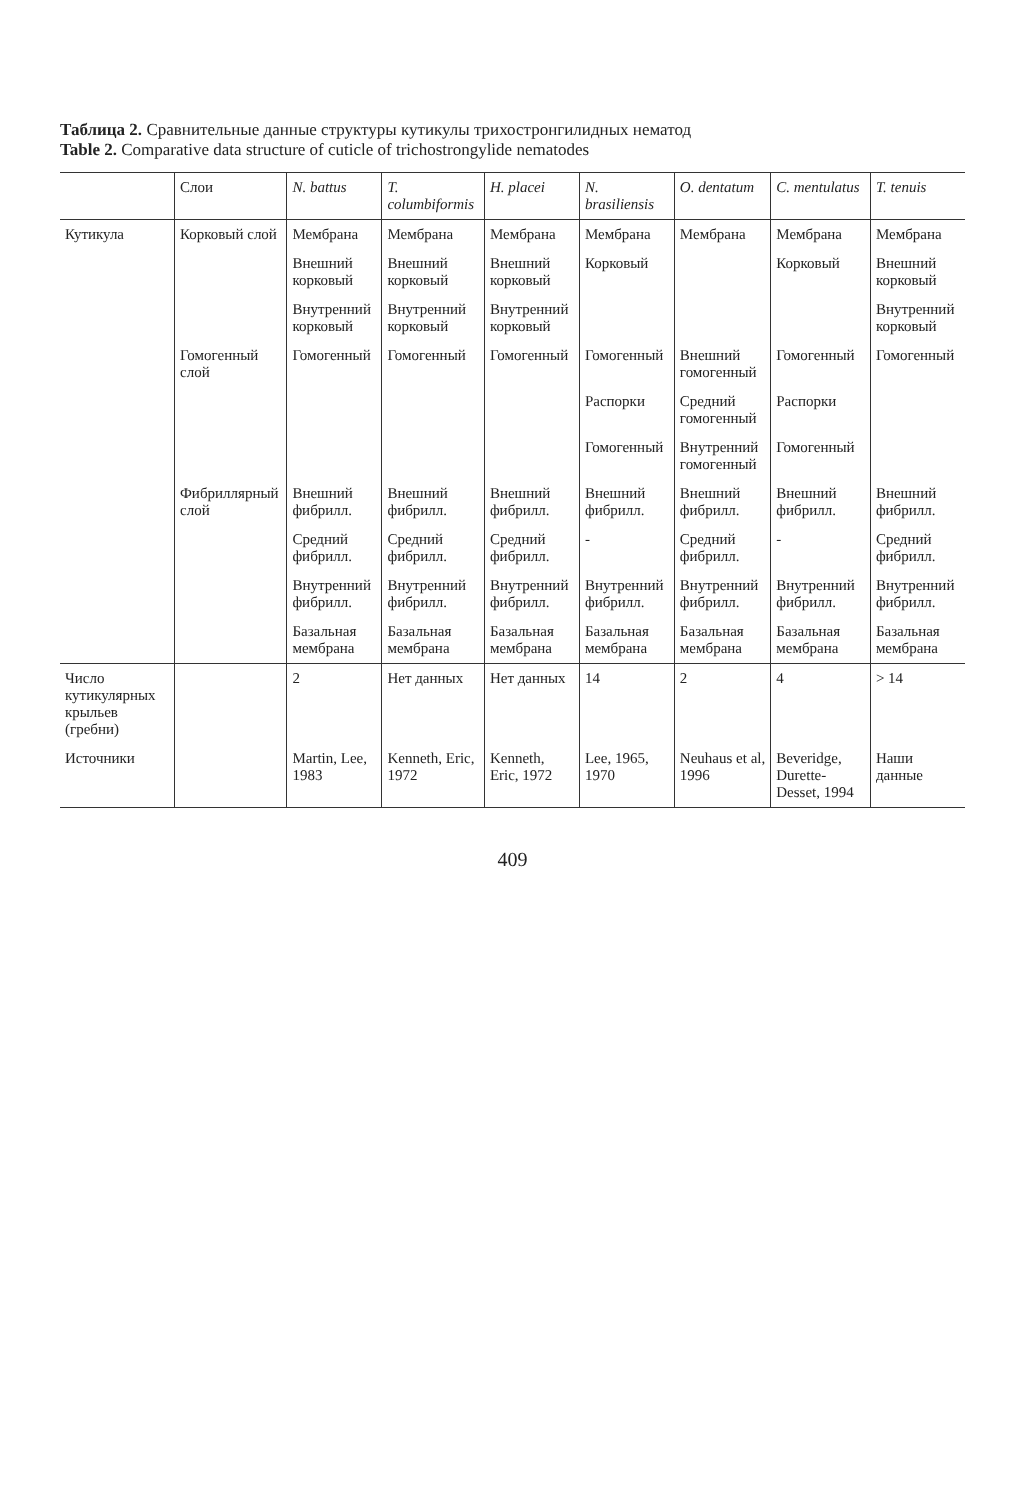Таблица 2. Сравнительные данные структуры кутикулы трихостронгилидных нематод
Table 2. Comparative data structure of cuticle of trichostrongylide nematodes
| | Слои | N. battus | T. columbiformis | H. placei | N. brasiliensis | O. dentatum | C. mentulatus | T. tenuis |
| --- | --- | --- | --- | --- | --- | --- | --- | --- |
| Кутикула | Корковый слой | Мембрана | Мембрана | Мембрана | Мембрана | Мембрана | Мембрана | Мембрана |
| | | Внешний корковый | Внешний корковый | Внешний корковый | Корковый | | Корковый | Внешний корковый |
| | | Внутренний корковый | Внутренний корковый | Внутренний корковый | | | | Внутренний корковый |
| | Гомогенный слой | Гомогенный | Гомогенный | Гомогенный | Гомогенный | Внешний гомогенный | Гомогенный | Гомогенный |
| | | | | | Распорки | Средний гомогенный | Распорки | |
| | | | | | Гомогенный | Внутренний гомогенный | Гомогенный | |
| | Фибриллярный слой | Внешний фибрилл. | Внешний фибрилл. | Внешний фибрилл. | Внешний фибрилл. | Внешний фибрилл. | Внешний фибрилл. | Внешний фибрилл. |
| | | Средний фибрилл. | Средний фибрилл. | Средний фибрилл. | - | Средний фибрилл. | - | Средний фибрилл. |
| | | Внутренний фибрилл. | Внутренний фибрилл. | Внутренний фибрилл. | Внутренний фибрилл. | Внутренний фибрилл. | Внутренний фибрилл. | Внутренний фибрилл. |
| | | Базальная мембрана | Базальная мембрана | Базальная мембрана | Базальная мембрана | Базальная мембрана | Базальная мембрана | Базальная мембрана |
| Число кутикулярных крыльев (гребни) | | 2 | Нет данных | Нет данных | 14 | 2 | 4 | > 14 |
| Источники | | Martin, Lee, 1983 | Kenneth, Eric, 1972 | Kenneth, Eric, 1972 | Lee, 1965, 1970 | Neuhaus et al, 1996 | Beveridge, Durette-Desset, 1994 | Наши данные |
409